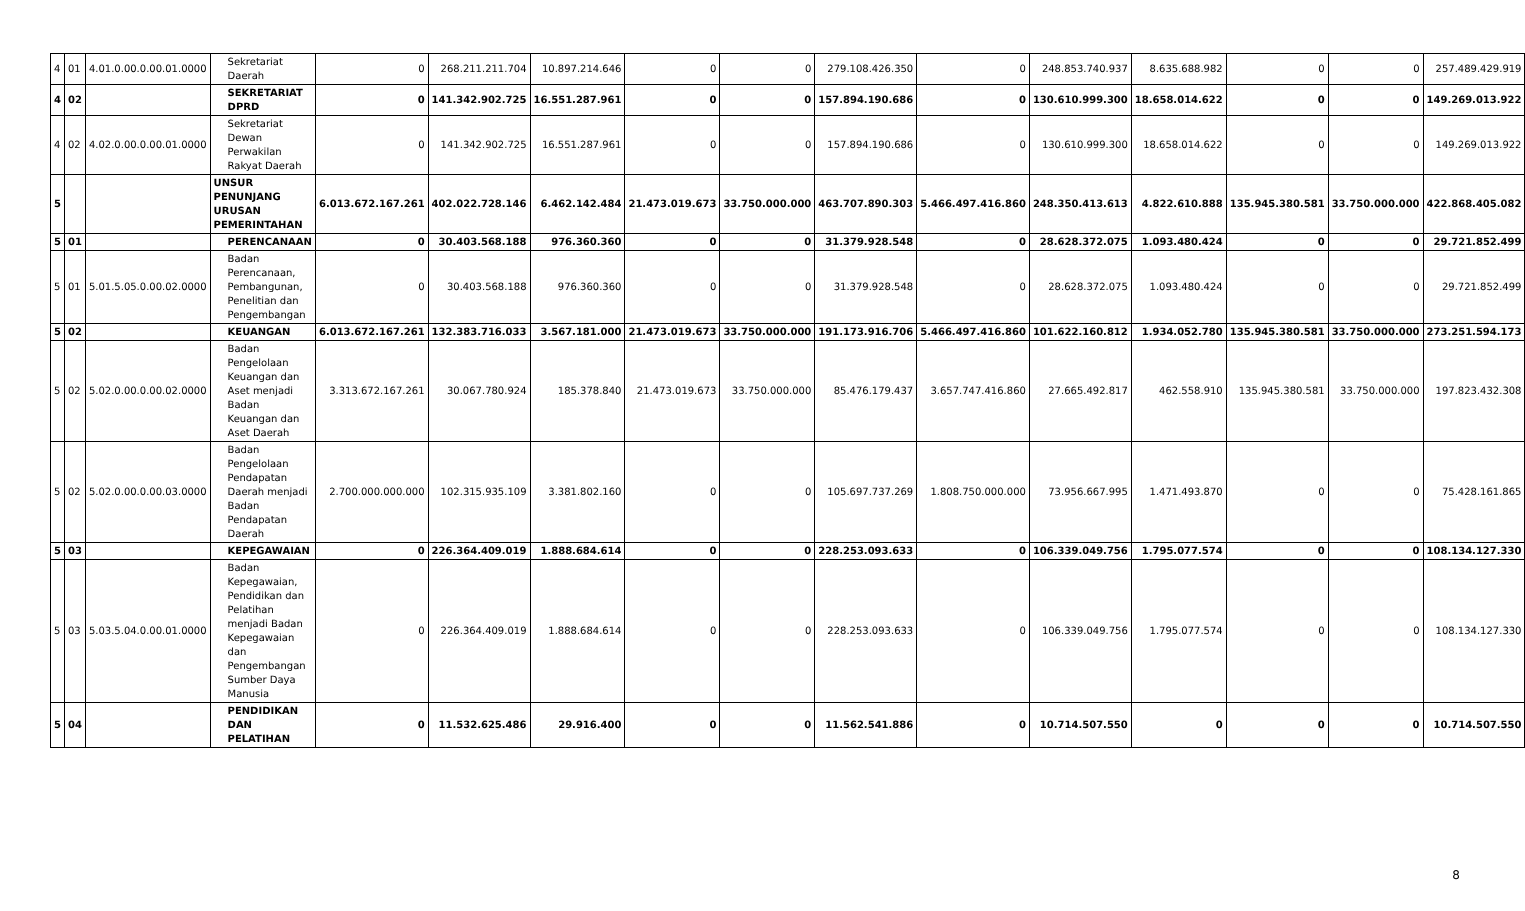| 4 | 01 | 4.01.0.00.0.00.01.0000 | Sekretariat Daerah | 0 | 268.211.211.704 | 10.897.214.646 | 0 | 0 | 279.108.426.350 | 0 | 248.853.740.937 | 8.635.688.982 | 0 | 0 | 257.489.429.919 |
| 4 | 02 | | SEKRETARIAT DPRD | 0 | 141.342.902.725 | 16.551.287.961 | 0 | 0 | 157.894.190.686 | 0 | 130.610.999.300 | 18.658.014.622 | 0 | 0 | 149.269.013.922 |
| 4 | 02 | 4.02.0.00.0.00.01.0000 | Sekretariat Dewan Perwakilan Rakyat Daerah | 0 | 141.342.902.725 | 16.551.287.961 | 0 | 0 | 157.894.190.686 | 0 | 130.610.999.300 | 18.658.014.622 | 0 | 0 | 149.269.013.922 |
| 5 | | | UNSUR PENUNJANG URUSAN PEMERINTAHAN | 6.013.672.167.261 | 402.022.728.146 | 6.462.142.484 | 21.473.019.673 | 33.750.000.000 | 463.707.890.303 | 5.466.497.416.860 | 248.350.413.613 | 4.822.610.888 | 135.945.380.581 | 33.750.000.000 | 422.868.405.082 |
| 5 | 01 | | PERENCANAAN | 0 | 30.403.568.188 | 976.360.360 | 0 | 0 | 31.379.928.548 | 0 | 28.628.372.075 | 1.093.480.424 | 0 | 0 | 29.721.852.499 |
| 5 | 01 | 5.01.5.05.0.00.02.0000 | Badan Perencanaan, Pembangunan, Penelitian dan Pengembangan | 0 | 30.403.568.188 | 976.360.360 | 0 | 0 | 31.379.928.548 | 0 | 28.628.372.075 | 1.093.480.424 | 0 | 0 | 29.721.852.499 |
| 5 | 02 | | KEUANGAN | 6.013.672.167.261 | 132.383.716.033 | 3.567.181.000 | 21.473.019.673 | 33.750.000.000 | 191.173.916.706 | 5.466.497.416.860 | 101.622.160.812 | 1.934.052.780 | 135.945.380.581 | 33.750.000.000 | 273.251.594.173 |
| 5 | 02 | 5.02.0.00.0.00.02.0000 | Badan Pengelolaan Keuangan dan Aset menjadi Badan Keuangan dan Aset Daerah | 3.313.672.167.261 | 30.067.780.924 | 185.378.840 | 21.473.019.673 | 33.750.000.000 | 85.476.179.437 | 3.657.747.416.860 | 27.665.492.817 | 462.558.910 | 135.945.380.581 | 33.750.000.000 | 197.823.432.308 |
| 5 | 02 | 5.02.0.00.0.00.03.0000 | Badan Pengelolaan Pendapatan Daerah menjadi Badan Pendapatan Daerah | 2.700.000.000.000 | 102.315.935.109 | 3.381.802.160 | 0 | 0 | 105.697.737.269 | 1.808.750.000.000 | 73.956.667.995 | 1.471.493.870 | 0 | 0 | 75.428.161.865 |
| 5 | 03 | | KEPEGAWAIAN | 0 | 226.364.409.019 | 1.888.684.614 | 0 | 0 | 228.253.093.633 | 0 | 106.339.049.756 | 1.795.077.574 | 0 | 0 | 108.134.127.330 |
| 5 | 03 | 5.03.5.04.0.00.01.0000 | Badan Kepegawaian, Pendidikan dan Pelatihan menjadi Badan Kepegawaian dan Pengembangan Sumber Daya Manusia | 0 | 226.364.409.019 | 1.888.684.614 | 0 | 0 | 228.253.093.633 | 0 | 106.339.049.756 | 1.795.077.574 | 0 | 0 | 108.134.127.330 |
| 5 | 04 | | PENDIDIKAN DAN PELATIHAN | 0 | 11.532.625.486 | 29.916.400 | 0 | 0 | 11.562.541.886 | 0 | 10.714.507.550 | 0 | 0 | 0 | 10.714.507.550 |
8